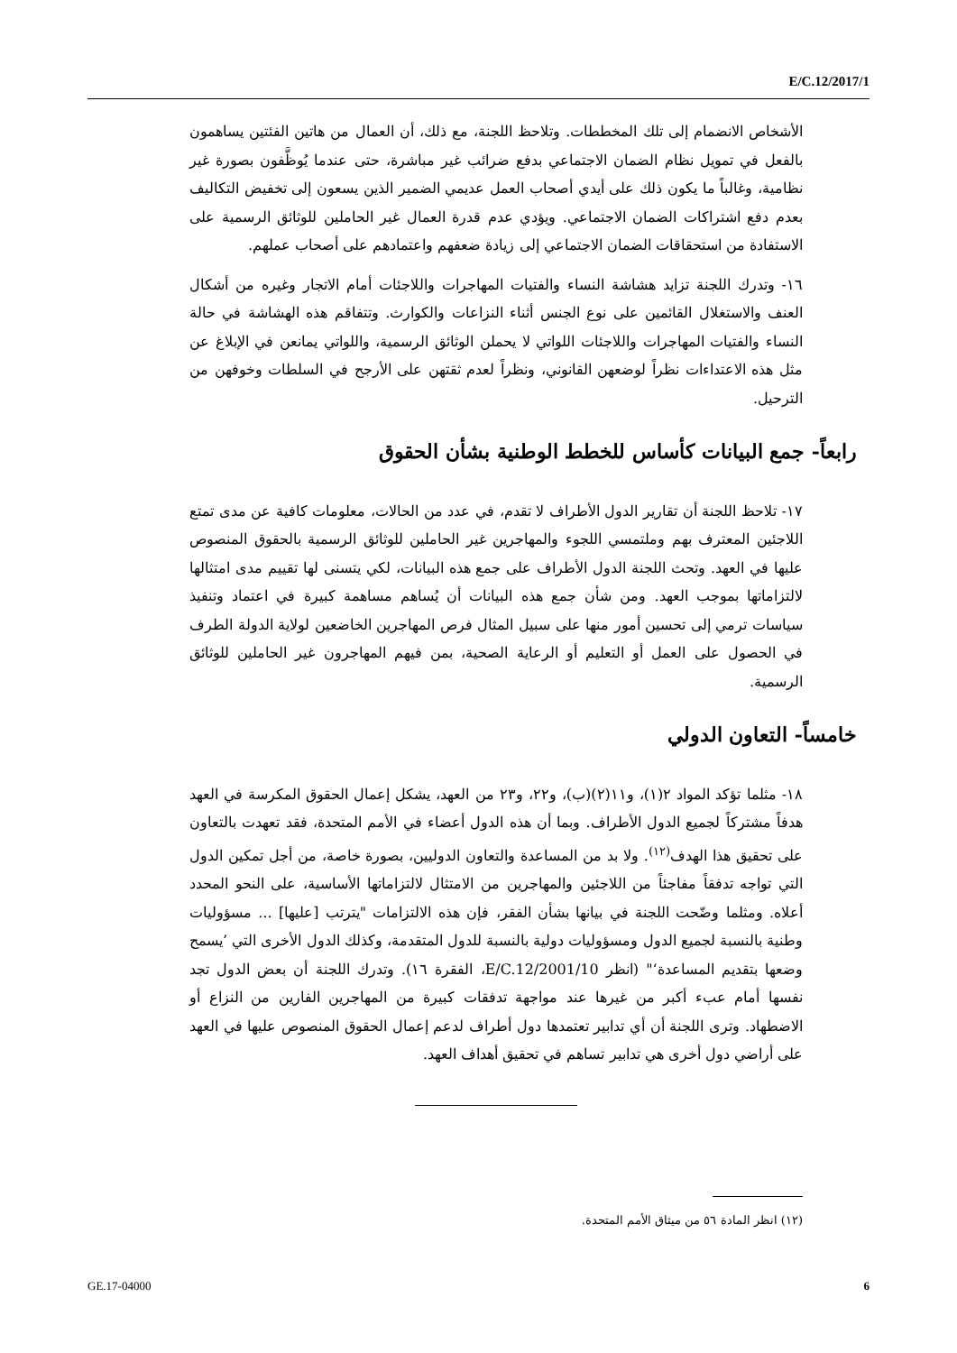E/C.12/2017/1
الأشخاص الانضمام إلى تلك المخططات. وتلاحظ اللجنة، مع ذلك، أن العمال من هاتين الفئتين يساهمون بالفعل في تمويل نظام الضمان الاجتماعي بدفع ضرائب غير مباشرة، حتى عندما يُوظَّفون بصورة غير نظامية، وغالباً ما يكون ذلك على أيدي أصحاب العمل عديمي الضمير الذين يسعون إلى تخفيض التكاليف بعدم دفع اشتراكات الضمان الاجتماعي. ويؤدي عدم قدرة العمال غير الحاملين للوثائق الرسمية على الاستفادة من استحقاقات الضمان الاجتماعي إلى زيادة ضعفهم واعتمادهم على أصحاب عملهم.
١٦- وتدرك اللجنة تزايد هشاشة النساء والفتيات المهاجرات واللاجئات أمام الاتجار وغيره من أشكال العنف والاستغلال القائمين على نوع الجنس أثناء النزاعات والكوارث. وتتفاقم هذه الهشاشة في حالة النساء والفتيات المهاجرات واللاجئات اللواتي لا يحملن الوثائق الرسمية، واللواتي يمانعن في الإبلاغ عن مثل هذه الاعتداءات نظراً لوضعهن القانوني، ونظراً لعدم ثقتهن على الأرجح في السلطات وخوفهن من الترحيل.
رابعاً- جمع البيانات كأساس للخطط الوطنية بشأن الحقوق
١٧- تلاحظ اللجنة أن تقارير الدول الأطراف لا تقدم، في عدد من الحالات، معلومات كافية عن مدى تمتع اللاجئين المعترف بهم وملتمسي اللجوء والمهاجرين غير الحاملين للوثائق الرسمية بالحقوق المنصوص عليها في العهد. وتحث اللجنة الدول الأطراف على جمع هذه البيانات، لكي يتسنى لها تقييم مدى امتثالها لالتزاماتها بموجب العهد. ومن شأن جمع هذه البيانات أن يُساهم مساهمة كبيرة في اعتماد وتنفيذ سياسات ترمي إلى تحسين أمور منها على سبيل المثال فرص المهاجرين الخاضعين لولاية الدولة الطرف في الحصول على العمل أو التعليم أو الرعاية الصحية، بمن فيهم المهاجرون غير الحاملين للوثائق الرسمية.
خامساً- التعاون الدولي
١٨- مثلما تؤكد المواد ٢(١)، و١١(٢)(ب)، و٢٢، و٢٣ من العهد، يشكل إعمال الحقوق المكرسة في العهد هدفاً مشتركاً لجميع الدول الأطراف. وبما أن هذه الدول أعضاء في الأمم المتحدة، فقد تعهدت بالتعاون على تحقيق هذا الهدف<sup>(١٢)</sup>. ولا بد من المساعدة والتعاون الدوليين، بصورة خاصة، من أجل تمكين الدول التي تواجه تدفقاً مفاجئاً من اللاجئين والمهاجرين من الامتثال لالتزاماتها الأساسية، على النحو المحدد أعلاه. ومثلما وضّحت اللجنة في بيانها بشأن الفقر، فإن هذه الالتزامات "يترتب [عليها] ... مسؤوليات وطنية بالنسبة لجميع الدول ومسؤوليات دولية بالنسبة للدول المتقدمة، وكذلك الدول الأخرى التي ’يسمح وضعها بتقديم المساعدة‘" (انظر E/C.12/2001/10، الفقرة ١٦). وتدرك اللجنة أن بعض الدول تجد نفسها أمام عبء أكبر من غيرها عند مواجهة تدفقات كبيرة من المهاجرين الفارين من النزاع أو الاضطهاد. وترى اللجنة أن أي تدابير تعتمدها دول أطراف لدعم إعمال الحقوق المنصوص عليها في العهد على أراضي دول أخرى هي تدابير تساهم في تحقيق أهداف العهد.
(١٢) انظر المادة ٥٦ من ميثاق الأمم المتحدة.
GE.17-04000 6